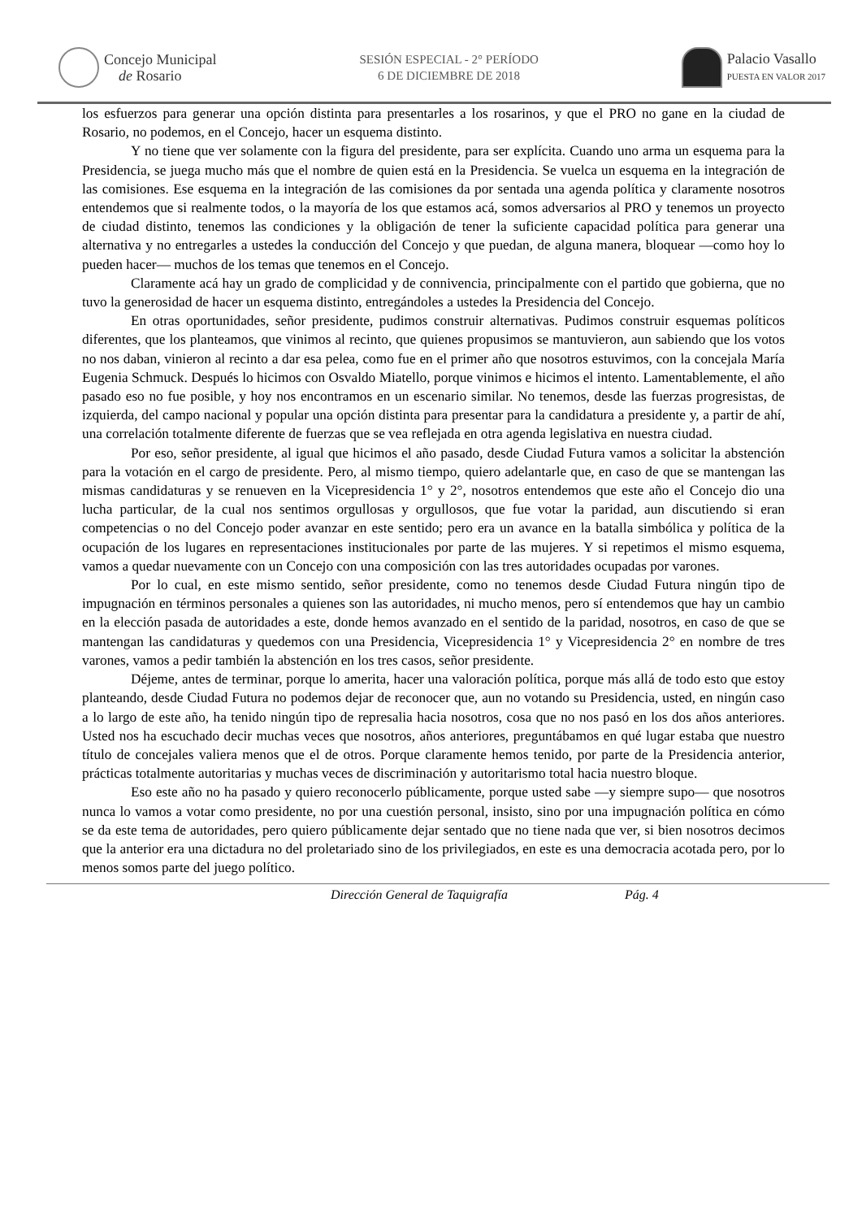Concejo Municipal
de Rosario
SESIÓN ESPECIAL - 2° PERÍODO
6 DE DICIEMBRE DE 2018
Palacio Vasallo
PUESTA EN VALOR 2017
los esfuerzos para generar una opción distinta para presentarles a los rosarinos, y que el PRO no gane en la ciudad de Rosario, no podemos, en el Concejo, hacer un esquema distinto.
Y no tiene que ver solamente con la figura del presidente, para ser explícita. Cuando uno arma un esquema para la Presidencia, se juega mucho más que el nombre de quien está en la Presidencia. Se vuelca un esquema en la integración de las comisiones. Ese esquema en la integración de las comisiones da por sentada una agenda política y claramente nosotros entendemos que si realmente todos, o la mayoría de los que estamos acá, somos adversarios al PRO y tenemos un proyecto de ciudad distinto, tenemos las condiciones y la obligación de tener la suficiente capacidad política para generar una alternativa y no entregarles a ustedes la conducción del Concejo y que puedan, de alguna manera, bloquear —como hoy lo pueden hacer— muchos de los temas que tenemos en el Concejo.
Claramente acá hay un grado de complicidad y de connivencia, principalmente con el partido que gobierna, que no tuvo la generosidad de hacer un esquema distinto, entregándoles a ustedes la Presidencia del Concejo.
En otras oportunidades, señor presidente, pudimos construir alternativas. Pudimos construir esquemas políticos diferentes, que los planteamos, que vinimos al recinto, que quienes propusimos se mantuvieron, aun sabiendo que los votos no nos daban, vinieron al recinto a dar esa pelea, como fue en el primer año que nosotros estuvimos, con la concejala María Eugenia Schmuck. Después lo hicimos con Osvaldo Miatello, porque vinimos e hicimos el intento. Lamentablemente, el año pasado eso no fue posible, y hoy nos encontramos en un escenario similar. No tenemos, desde las fuerzas progresistas, de izquierda, del campo nacional y popular una opción distinta para presentar para la candidatura a presidente y, a partir de ahí, una correlación totalmente diferente de fuerzas que se vea reflejada en otra agenda legislativa en nuestra ciudad.
Por eso, señor presidente, al igual que hicimos el año pasado, desde Ciudad Futura vamos a solicitar la abstención para la votación en el cargo de presidente. Pero, al mismo tiempo, quiero adelantarle que, en caso de que se mantengan las mismas candidaturas y se renueven en la Vicepresidencia 1° y 2°, nosotros entendemos que este año el Concejo dio una lucha particular, de la cual nos sentimos orgullosas y orgullosos, que fue votar la paridad, aun discutiendo si eran competencias o no del Concejo poder avanzar en este sentido; pero era un avance en la batalla simbólica y política de la ocupación de los lugares en representaciones institucionales por parte de las mujeres. Y si repetimos el mismo esquema, vamos a quedar nuevamente con un Concejo con una composición con las tres autoridades ocupadas por varones.
Por lo cual, en este mismo sentido, señor presidente, como no tenemos desde Ciudad Futura ningún tipo de impugnación en términos personales a quienes son las autoridades, ni mucho menos, pero sí entendemos que hay un cambio en la elección pasada de autoridades a este, donde hemos avanzado en el sentido de la paridad, nosotros, en caso de que se mantengan las candidaturas y quedemos con una Presidencia, Vicepresidencia 1° y Vicepresidencia 2° en nombre de tres varones, vamos a pedir también la abstención en los tres casos, señor presidente.
Déjeme, antes de terminar, porque lo amerita, hacer una valoración política, porque más allá de todo esto que estoy planteando, desde Ciudad Futura no podemos dejar de reconocer que, aun no votando su Presidencia, usted, en ningún caso a lo largo de este año, ha tenido ningún tipo de represalia hacia nosotros, cosa que no nos pasó en los dos años anteriores. Usted nos ha escuchado decir muchas veces que nosotros, años anteriores, preguntábamos en qué lugar estaba que nuestro título de concejales valiera menos que el de otros. Porque claramente hemos tenido, por parte de la Presidencia anterior, prácticas totalmente autoritarias y muchas veces de discriminación y autoritarismo total hacia nuestro bloque.
Eso este año no ha pasado y quiero reconocerlo públicamente, porque usted sabe —y siempre supo— que nosotros nunca lo vamos a votar como presidente, no por una cuestión personal, insisto, sino por una impugnación política en cómo se da este tema de autoridades, pero quiero públicamente dejar sentado que no tiene nada que ver, si bien nosotros decimos que la anterior era una dictadura no del proletariado sino de los privilegiados, en este es una democracia acotada pero, por lo menos somos parte del juego político.
Dirección General de Taquigrafía Pág. 4